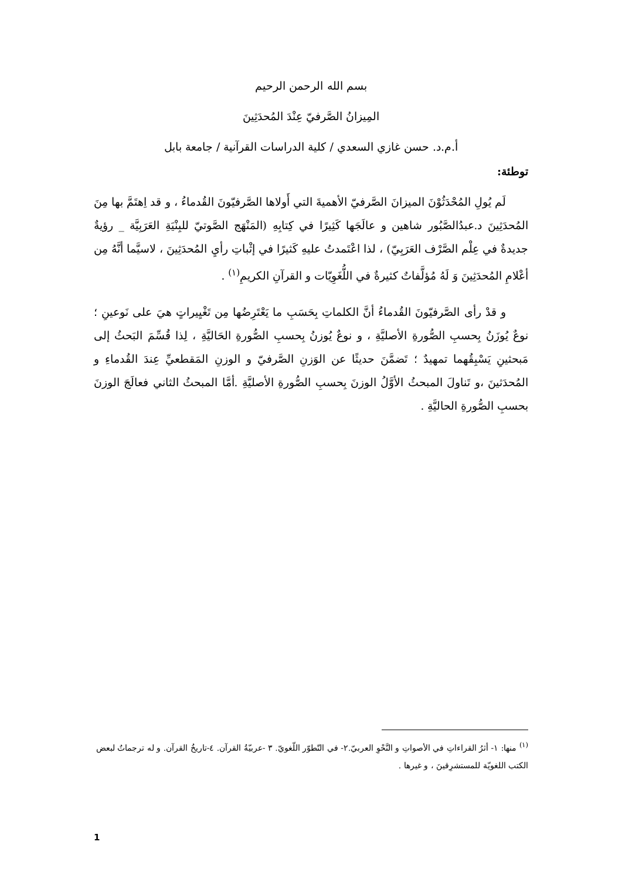بسم الله الرحمن الرحيم
المِيزانُ الصَّرفيّ عِنْدَ المُحدَثِينَ
أ.م.د. حسن غازي السعدي / كلية الدراسات القرآنية / جامعة بابل
توطئة:
لَم يُولِ المُحْدَثُوْنَ الميزانَ الصَّرفيّ الأهميةَ التي أَولاها الصَّرفيّونَ القُدماءُ ، و قد اِهتَمَّ بها مِنَ المُحدَثِينَ د.عبدُالصَّبُور شاهين و عالَجَها كَثِيرًا في كِتابِهِ (المَنْهَج الصَّوتيّ للبِنْيَةِ العَرَبِيَّة _ رؤيةٌ جديدةٌ في عِلْم الصَّرْف العَرَبِيّ) ، لذا اعْتَمدتُ عليهِ كَثيرًا في إثْباتِ رأيِ المُحدَثِينَ ، لاسيَّما أنَّهُ مِن أعْلامِ المُحدَثِينَ وَ لَهُ مُؤلَّفاتٌ كثيرةٌ في اللُّغَوِيّات و القرآنِ الكريمِ<sup>(١)</sup> .
و قدْ رأى الصَّرفيّونَ القُدماءُ أنَّ الكلماتِ بِحَسَبِ ما يَعْتَرِضُها مِن تَغْيِيراتٍ هيَ على نَوعينِ ؛نوعٌ يُوزَنُ بِحسبِ الصُّورةِ الأصليَّةِ ، و نوعٌ يُوزنُ بِحسبِ الصُّورةِ الحَاليَّةِ ، لِذا قُسِّمَ البَحثُ إلى مَبحثينِ يَسْبِقُهما تمهيدٌ ؛ تَضمَّنَ حديثًا عن الوَزنِ الصَّرفيّ و الوزنِ المَقطعيِّ عِندَ القُدماءِ و المُحدَثينَ ،و تَناولَ المبحثُ الأوَّلُ الوزنَ بِحسبِ الصُّورةِ الأصليَّةِ .أمَّا المبحثُ الثاني فعالَجَ الوزنَ بحسبِ الصُّورةِ الحاليَّةِ .
<sup>(١)</sup> منها: ١- أثرُ القراءاتِ في الأصواتِ و النَّحْوِ العربيّ.٢- في التّطوّر اللّغويّ. ٣ -عربيّةُ القرآن. ٤-تاريخُ القرآن. و له ترجماتٌ لبعض الكتب اللغويّة للمستشرِقينَ ، و غيرها .
1